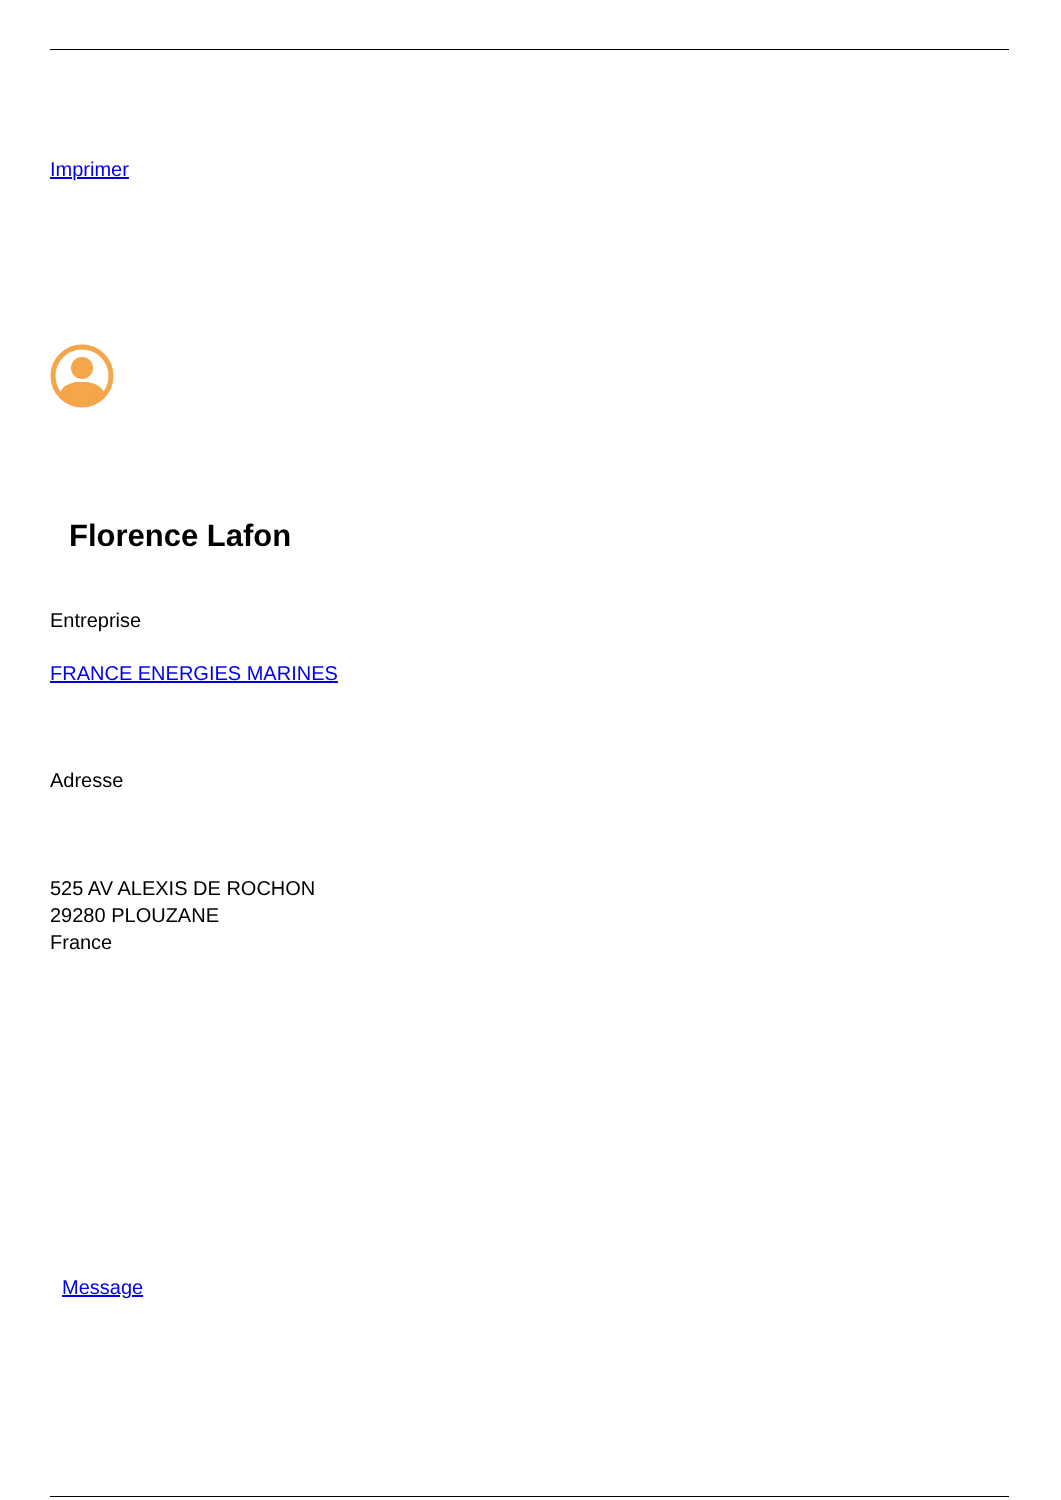Imprimer
Florence Lafon
Entreprise
FRANCE ENERGIES MARINES
Adresse
525 AV ALEXIS DE ROCHON
29280 PLOUZANE
France
Message